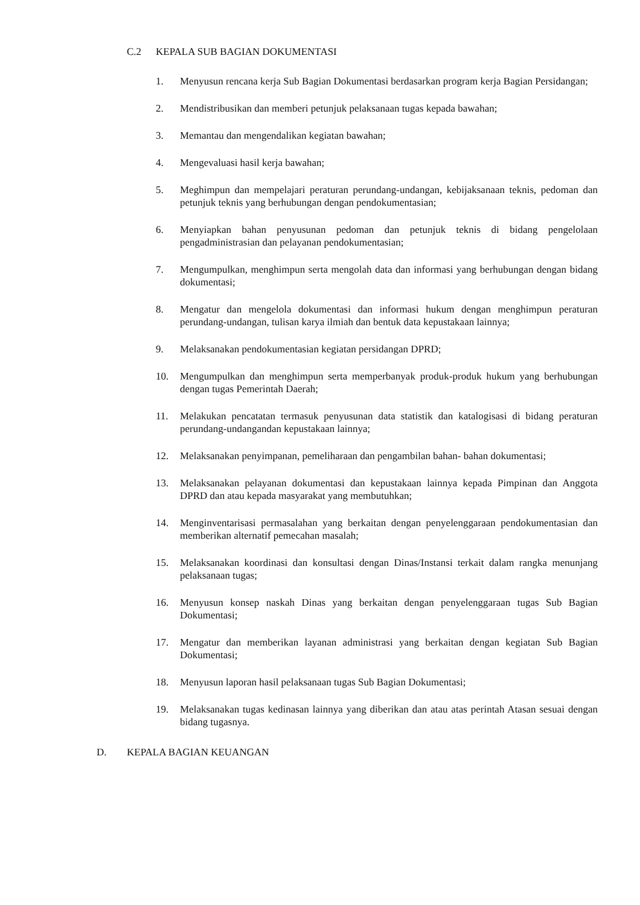C.2 KEPALA SUB BAGIAN DOKUMENTASI
1. Menyusun rencana kerja Sub Bagian Dokumentasi berdasarkan program kerja Bagian Persidangan;
2. Mendistribusikan dan memberi petunjuk pelaksanaan tugas kepada bawahan;
3. Memantau dan mengendalikan kegiatan bawahan;
4. Mengevaluasi hasil kerja bawahan;
5. Meghimpun dan mempelajari peraturan perundang-undangan, kebijaksanaan teknis, pedoman dan petunjuk teknis yang berhubungan dengan pendokumentasian;
6. Menyiapkan bahan penyusunan pedoman dan petunjuk teknis di bidang pengelolaan pengadministrasian dan pelayanan pendokumentasian;
7. Mengumpulkan, menghimpun serta mengolah data dan informasi yang berhubungan dengan bidang dokumentasi;
8. Mengatur dan mengelola dokumentasi dan informasi hukum dengan menghimpun peraturan perundang-undangan, tulisan karya ilmiah dan bentuk data kepustakaan lainnya;
9. Melaksanakan pendokumentasian kegiatan persidangan DPRD;
10. Mengumpulkan dan menghimpun serta memperbanyak produk-produk hukum yang berhubungan dengan tugas Pemerintah Daerah;
11. Melakukan pencatatan termasuk penyusunan data statistik dan katalogisasi di bidang peraturan perundang-undangandan kepustakaan lainnya;
12. Melaksanakan penyimpanan, pemeliharaan dan pengambilan bahan- bahan dokumentasi;
13. Melaksanakan pelayanan dokumentasi dan kepustakaan lainnya kepada Pimpinan dan Anggota DPRD dan atau kepada masyarakat yang membutuhkan;
14. Menginventarisasi permasalahan yang berkaitan dengan penyelenggaraan pendokumentasian dan memberikan alternatif pemecahan masalah;
15. Melaksanakan koordinasi dan konsultasi dengan Dinas/Instansi terkait dalam rangka menunjang pelaksanaan tugas;
16. Menyusun konsep naskah Dinas yang berkaitan dengan penyelenggaraan tugas Sub Bagian Dokumentasi;
17. Mengatur dan memberikan layanan administrasi yang berkaitan dengan kegiatan Sub Bagian Dokumentasi;
18. Menyusun laporan hasil pelaksanaan tugas Sub Bagian Dokumentasi;
19. Melaksanakan tugas kedinasan lainnya yang diberikan dan atau atas perintah Atasan sesuai dengan bidang tugasnya.
D. KEPALA BAGIAN KEUANGAN